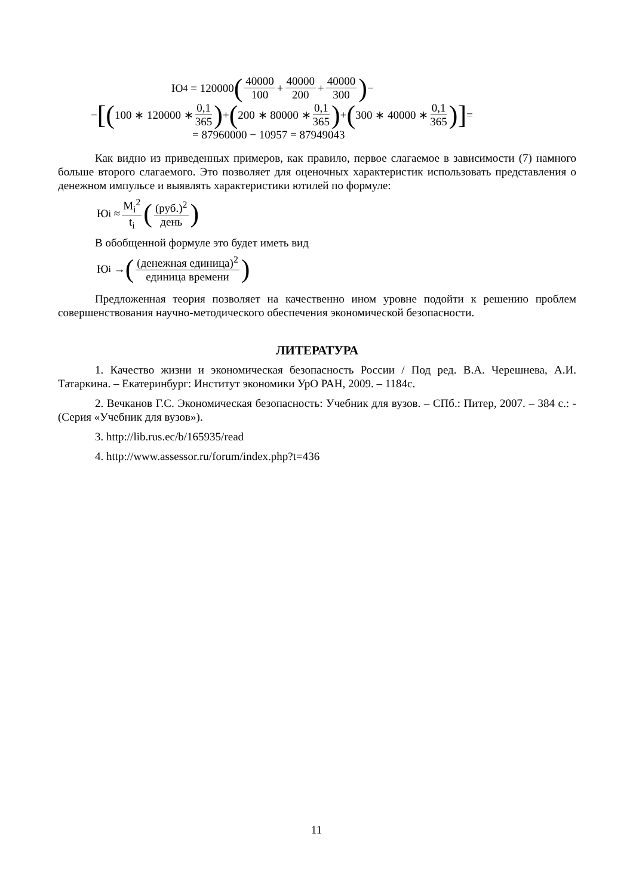Ю<sub>4</sub> = 120000 (40000 100 + 40000 200 + 40000 300) −
− [(100 ∗ 120000 ∗ 0,1 365) + (200 ∗ 80000 ∗ 0,1 365) + (300 ∗ 40000 ∗ 0,1 365)] =
= 87960000 − 10957 = 87949043
Как видно из приведенных примеров, как правило, первое слагаемое в зависимости (7) намного больше второго слагаемого. Это позволяет для оценочных характеристик использовать представления о денежном импульсе и выявлять характеристики ютилей по формуле:
Ю<sub>i</sub> ≈ M<sub>i</sub><sup>2</sup> t<sub>i</sub> ((руб.)<sup>2</sup> день)
В обобщенной формуле это будет иметь вид
Ю<sub>i</sub> → ((денежная единица)<sup>2</sup> единица времени)
Предложенная теория позволяет на качественно ином уровне подойти к решению проблем совершенствования научно-методического обеспечения экономической безопасности.
ЛИТЕРАТУРА
1. Качество жизни и экономическая безопасность России / Под ред. В.А. Черешнева, А.И. Татаркина. – Екатеринбург: Институт экономики УрО РАН, 2009. – 1184с.
2. Вечканов Г.С. Экономическая безопасность: Учебник для вузов. – СПб.: Питер, 2007. – 384 с.: - (Серия «Учебник для вузов»).
3. http://lib.rus.ec/b/165935/read
4. http://www.assessor.ru/forum/index.php?t=436
11